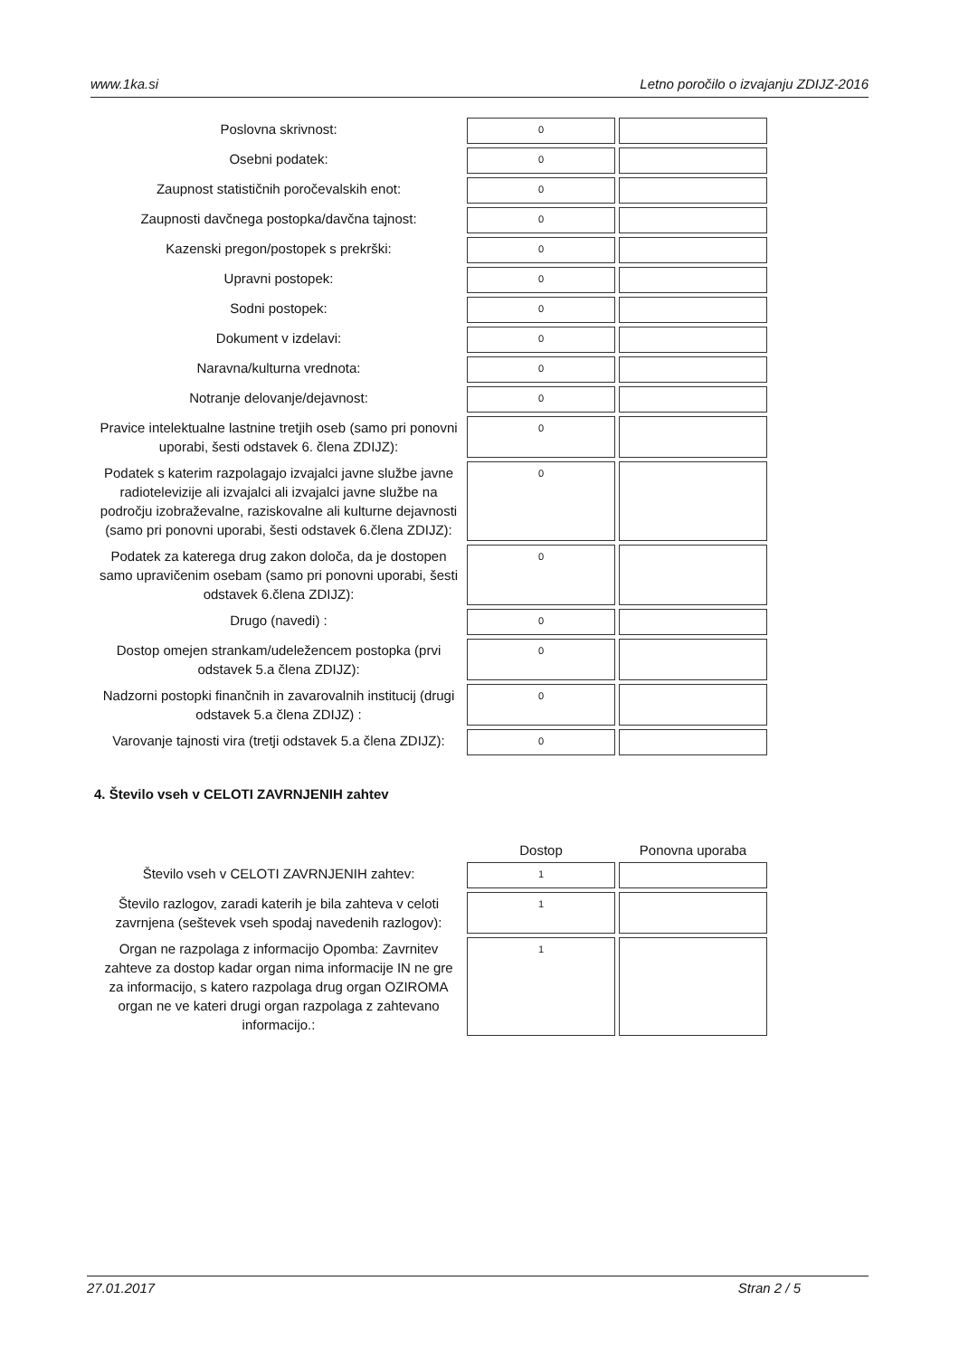www.1ka.si Letno poročilo o izvajanju ZDIJZ-2016
| Poslovna skrivnost: | 0 | |
| Osebni podatek: | 0 | |
| Zaupnost statističnih poročevalskih enot: | 0 | |
| Zaupnosti davčnega postopka/davčna tajnost: | 0 | |
| Kazenski pregon/postopek s prekrški: | 0 | |
| Upravni postopek: | 0 | |
| Sodni postopek: | 0 | |
| Dokument v izdelavi: | 0 | |
| Naravna/kulturna vrednota: | 0 | |
| Notranje delovanje/dejavnost: | 0 | |
| Pravice intelektualne lastnine tretjih oseb (samo pri ponovni uporabi, šesti odstavek 6. člena ZDIJZ): | 0 | |
| Podatek s katerim razpolagajo izvajalci javne službe javne radiotelevizije ali izvajalci ali izvajalci javne službe na področju izobraževalne, raziskovalne ali kulturne dejavnosti (samo pri ponovni uporabi, šesti odstavek 6.člena ZDIJZ): | 0 | |
| Podatek za katerega drug zakon določa, da je dostopen samo upravičenim osebam (samo pri ponovni uporabi, šesti odstavek 6.člena ZDIJZ): | 0 | |
| Drugo (navedi) : | 0 | |
| Dostop omejen strankam/udeležencem postopka (prvi odstavek 5.a člena ZDIJZ): | 0 | |
| Nadzorni postopki finančnih in zavarovalnih institucij (drugi odstavek 5.a člena ZDIJZ) : | 0 | |
| Varovanje tajnosti vira (tretji odstavek 5.a člena ZDIJZ): | 0 | |
4. Število vseh v CELOTI ZAVRNJENIH zahtev
| | Dostop | Ponovna uporaba |
| --- | --- | --- |
| Število vseh v CELOTI ZAVRNJENIH zahtev: | 1 | |
| Število razlogov, zaradi katerih je bila zahteva v celoti zavrnjena (seštevek vseh spodaj navedenih razlogov): | 1 | |
| Organ ne razpolaga z informacijo Opomba: Zavrnitev zahteve za dostop kadar organ nima informacije IN ne gre za informacijo, s katero razpolaga drug organ OZIROMA organ ne ve kateri drugi organ razpolaga z zahtevano informacijo.: | 1 | |
27.01.2017 Stran 2 / 5